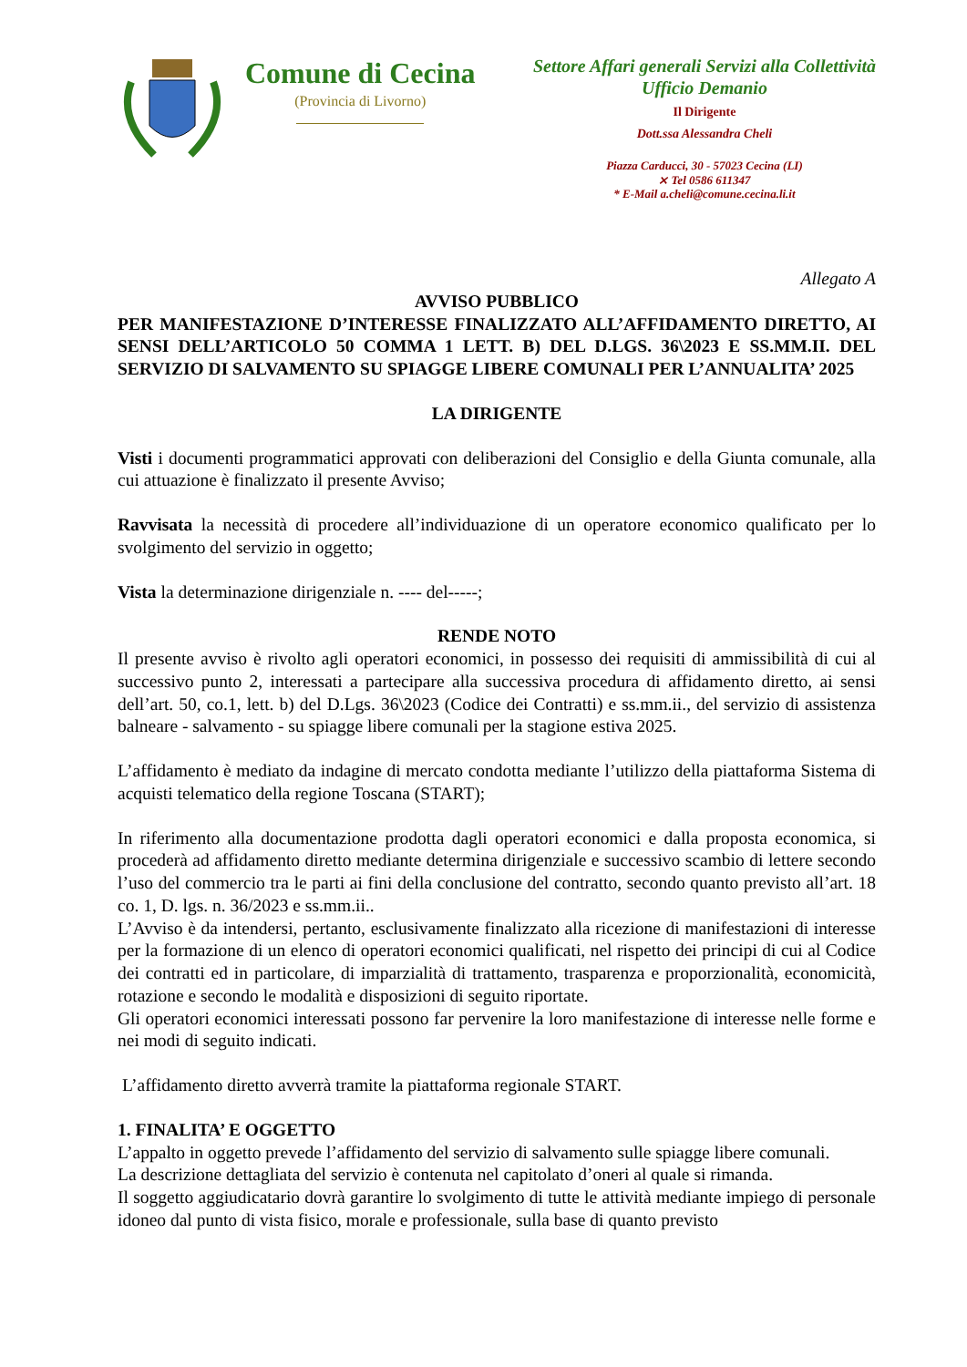Comune di Cecina
(Provincia di Livorno)
Settore Affari generali Servizi alla Collettività
Ufficio Demanio
Il Dirigente
Dott.ssa Alessandra Cheli
Piazza Carducci, 30 - 57023 Cecina (LI)
⨯ Tel 0586 611347
* E-Mail a.cheli@comune.cecina.li.it
Allegato A
AVVISO PUBBLICO
PER MANIFESTAZIONE D’INTERESSE FINALIZZATO ALL’AFFIDAMENTO DIRETTO, AI SENSI DELL’ARTICOLO 50 COMMA 1 LETT. B) DEL D.LGS. 36\2023 E SS.MM.II. DEL SERVIZIO DI SALVAMENTO SU SPIAGGE LIBERE COMUNALI PER L’ANNUALITA’ 2025
LA DIRIGENTE
Visti i documenti programmatici approvati con deliberazioni del Consiglio e della Giunta comunale, alla cui attuazione è finalizzato il presente Avviso;
Ravvisata la necessità di procedere all’individuazione di un operatore economico qualificato per lo svolgimento del servizio in oggetto;
Vista la determinazione dirigenziale n. ---- del-----;
RENDE NOTO
Il presente avviso è rivolto agli operatori economici, in possesso dei requisiti di ammissibilità di cui al successivo punto 2, interessati a partecipare alla successiva procedura di affidamento diretto, ai sensi dell’art. 50, co.1, lett. b) del D.Lgs. 36\2023 (Codice dei Contratti) e ss.mm.ii., del servizio di assistenza balneare - salvamento - su spiagge libere comunali per la stagione estiva 2025.
L’affidamento è mediato da indagine di mercato condotta mediante l’utilizzo della piattaforma Sistema di acquisti telematico della regione Toscana (START);
In riferimento alla documentazione prodotta dagli operatori economici e dalla proposta economica, si procederà ad affidamento diretto mediante determina dirigenziale e successivo scambio di lettere secondo l’uso del commercio tra le parti ai fini della conclusione del contratto, secondo quanto previsto all’art. 18 co. 1, D. lgs. n. 36/2023 e ss.mm.ii..
L’Avviso è da intendersi, pertanto, esclusivamente finalizzato alla ricezione di manifestazioni di interesse per la formazione di un elenco di operatori economici qualificati, nel rispetto dei principi di cui al Codice dei contratti ed in particolare, di imparzialità di trattamento, trasparenza e proporzionalità, economicità, rotazione e secondo le modalità e disposizioni di seguito riportate.
Gli operatori economici interessati possono far pervenire la loro manifestazione di interesse nelle forme e nei modi di seguito indicati.
L’affidamento diretto avverrà tramite la piattaforma regionale START.
1. FINALITA’ E OGGETTO
L’appalto in oggetto prevede l’affidamento del servizio di salvamento sulle spiagge libere comunali.
La descrizione dettagliata del servizio è contenuta nel capitolato d’oneri al quale si rimanda.
Il soggetto aggiudicatario dovrà garantire lo svolgimento di tutte le attività mediante impiego di personale idoneo dal punto di vista fisico, morale e professionale, sulla base di quanto previsto